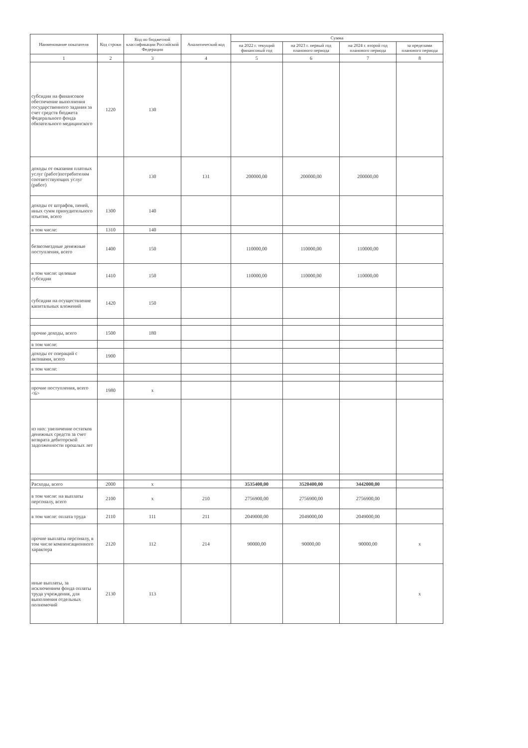| Наименование показателя | Код строки | Код по бюджетной классификации Российской Федерации | Аналитический код | Сумма | | | |
| --- | --- | --- | --- | --- | --- | --- | --- |
| | | | | на 2022 г. текущий финансовый год | на 2023 г. первый год планового периода | на 2024 г. второй год планового периода | за пределами планового периода |
| 1 | 2 | 3 | 4 | 5 | 6 | 7 | 8 |
| субсидии на финансовое обеспечение выполнения государственного задания за счет средств бюджета Федерального фонда обязательного медицинского | 1220 | 130 | | | | | |
| доходы от оказания платных услуг (работ)потребителям соответствующих услуг (работ) | | 130 | 131 | 200000,00 | 200000,00 | 200000,00 | |
| доходы от штрафов, пеней, иных сумм принудительного изъятия, всего | 1300 | 140 | | | | | |
| в том числе: | 1310 | 140 | | | | | |
| безвозмездные денежные поступления, всего | 1400 | 150 | | 110000,00 | 110000,00 | 110000,00 | |
| в том числе: целевые субсидии | 1410 | 150 | | 110000,00 | 110000,00 | 110000,00 | |
| субсидии на осуществление капитальных вложений | 1420 | 150 | | | | | |
| прочие доходы, всего | 1500 | 180 | | | | | |
| в том числе: | | | | | | | |
| доходы от операций с активами, всего | 1900 | | | | | | |
| в том числе: | | | | | | | |
| прочие поступления, всего <6> | 1980 | х | | | | | |
| из них: увеличение остатков денежных средств за счет возврата дебиторской задолженности прошлых лет | | | | | | | |
| Расходы, всего | 2000 | х | | 3535400,00 | 3520400,00 | 3442000,00 | |
| в том числе: на выплаты персоналу, всего | 2100 | х | 210 | 2756900,00 | 2756900,00 | 2756900,00 | |
| в том числе: оплата труда | 2110 | 111 | 211 | 2049000,00 | 2049000,00 | 2049000,00 | |
| прочие выплаты персоналу, в том числе компенсационного характера | 2120 | 112 | 214 | 90000,00 | 90000,00 | 90000,00 | х |
| иные выплаты, за исключением фонда оплаты труда учреждения, для выполнения отдельных полномочий | 2130 | 113 | | | | | х |